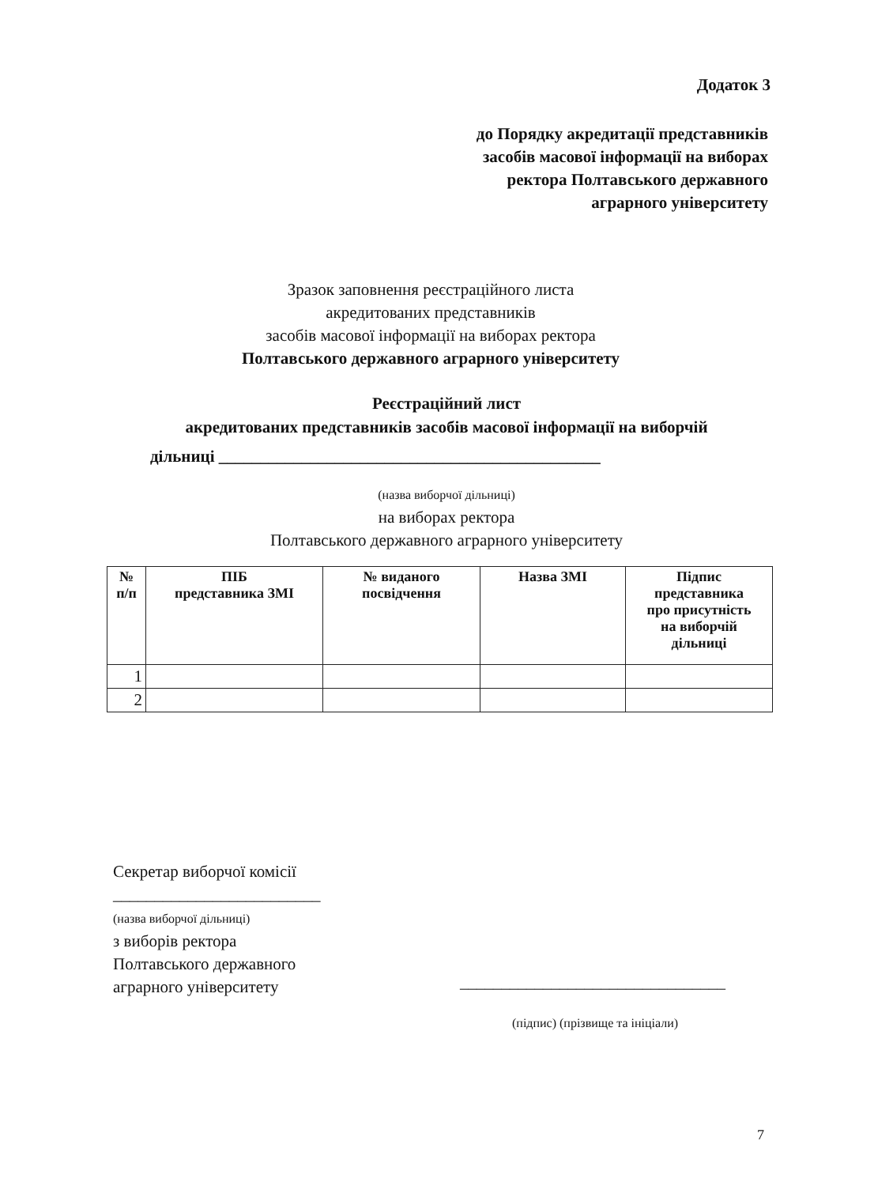Додаток 3
до Порядку акредитації представників
засобів масової інформації на виборах
ректора Полтавського державного
аграрного університету
Зразок заповнення реєстраційного листа
акредитованих представників
засобів масової інформації на виборах ректора
Полтавського державного аграрного університету
Реєстраційний лист
акредитованих представників засобів масової інформації на виборчій
дільниці ______________________________________________
(назва виборчої дільниці)
на виборах ректора
Полтавського державного аграрного університету
| № п/п | ПІБ представника ЗМІ | № виданого посвідчення | Назва ЗМІ | Підпис представника про присутність на виборчій дільниці |
| --- | --- | --- | --- | --- |
| 1 | | | | |
| 2 | | | | |
Секретар виборчої комісії
_________________________
(назва виборчої дільниці)
з виборів ректора
Полтавського державного
аграрного університету
________________________________
(підпис) (прізвище та ініціали)
7